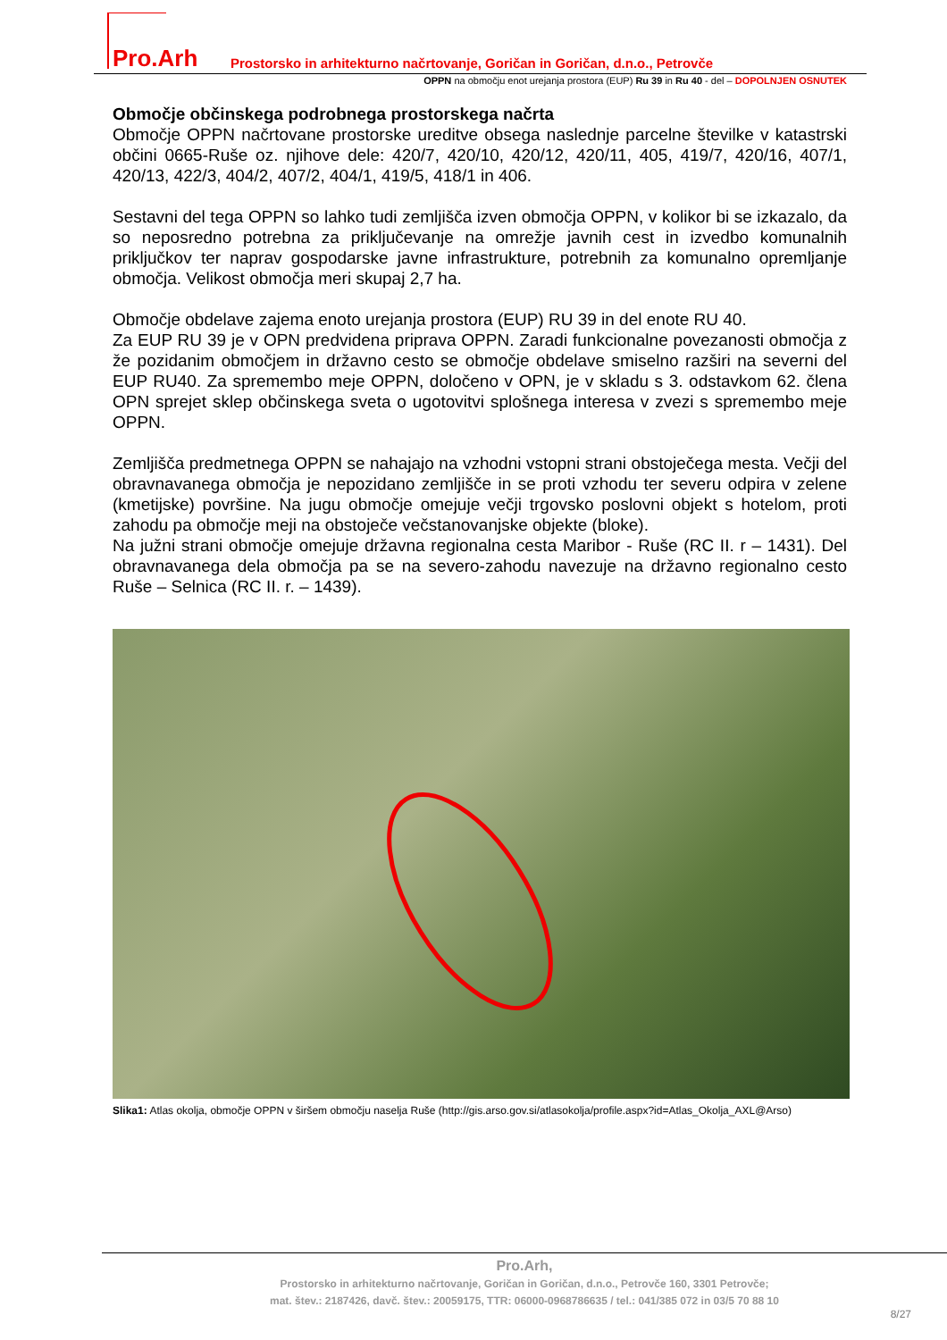Pro.Arh
Prostorsko in arhitekturno načrtovanje, Goričan in Goričan, d.n.o., Petrovče
OPPN na območju enot urejanja prostora (EUP) Ru 39 in Ru 40 - del – DOPOLNJEN OSNUTEK
Območje občinskega podrobnega prostorskega načrta
Območje OPPN načrtovane prostorske ureditve obsega naslednje parcelne številke v katastrski občini 0665-Ruše oz. njihove dele: 420/7, 420/10, 420/12, 420/11, 405, 419/7, 420/16, 407/1, 420/13, 422/3, 404/2, 407/2, 404/1, 419/5, 418/1 in 406.
Sestavni del tega OPPN so lahko tudi zemljišča izven območja OPPN, v kolikor bi se izkazalo, da so neposredno potrebna za priključevanje na omrežje javnih cest in izvedbo komunalnih priključkov ter naprav gospodarske javne infrastrukture, potrebnih za komunalno opremljanje območja. Velikost območja meri skupaj 2,7 ha.
Območje obdelave zajema enoto urejanja prostora (EUP) RU 39 in del enote RU 40.
Za EUP RU 39 je v OPN predvidena priprava OPPN. Zaradi funkcionalne povezanosti območja z že pozidanim območjem in državno cesto se območje obdelave smiselno razširi na severni del EUP RU40. Za spremembo meje OPPN, določeno v OPN, je v skladu s 3. odstavkom 62. člena OPN sprejet sklep občinskega sveta o ugotovitvi splošnega interesa v zvezi s spremembo meje OPPN.
Zemljišča predmetnega OPPN se nahajajo na vzhodni vstopni strani obstoječega mesta. Večji del obravnavanega območja je nepozidano zemljišče in se proti vzhodu ter severu odpira v zelene (kmetijske) površine. Na jugu območje omejuje večji trgovsko poslovni objekt s hotelom, proti zahodu pa območje meji na obstoječe večstanovanjske objekte (bloke).
Na južni strani območje omejuje državna regionalna cesta Maribor - Ruše (RC II. r – 1431). Del obravnavanega dela območja pa se na severo-zahodu navezuje na državno regionalno cesto Ruše – Selnica (RC II. r. – 1439).
Slika1: Atlas okolja, območje OPPN v širšem območju naselja Ruše (http://gis.arso.gov.si/atlasokolja/profile.aspx?id=Atlas_Okolja_AXL@Arso)
Pro.Arh,
Prostorsko in arhitekturno načrtovanje, Goričan in Goričan, d.n.o., Petrovče 160, 3301 Petrovče;
mat. štev.: 2187426, davč. štev.: 20059175, TTR: 06000-0968786635 / tel.: 041/385 072 in 03/5 70 88 10
8/27